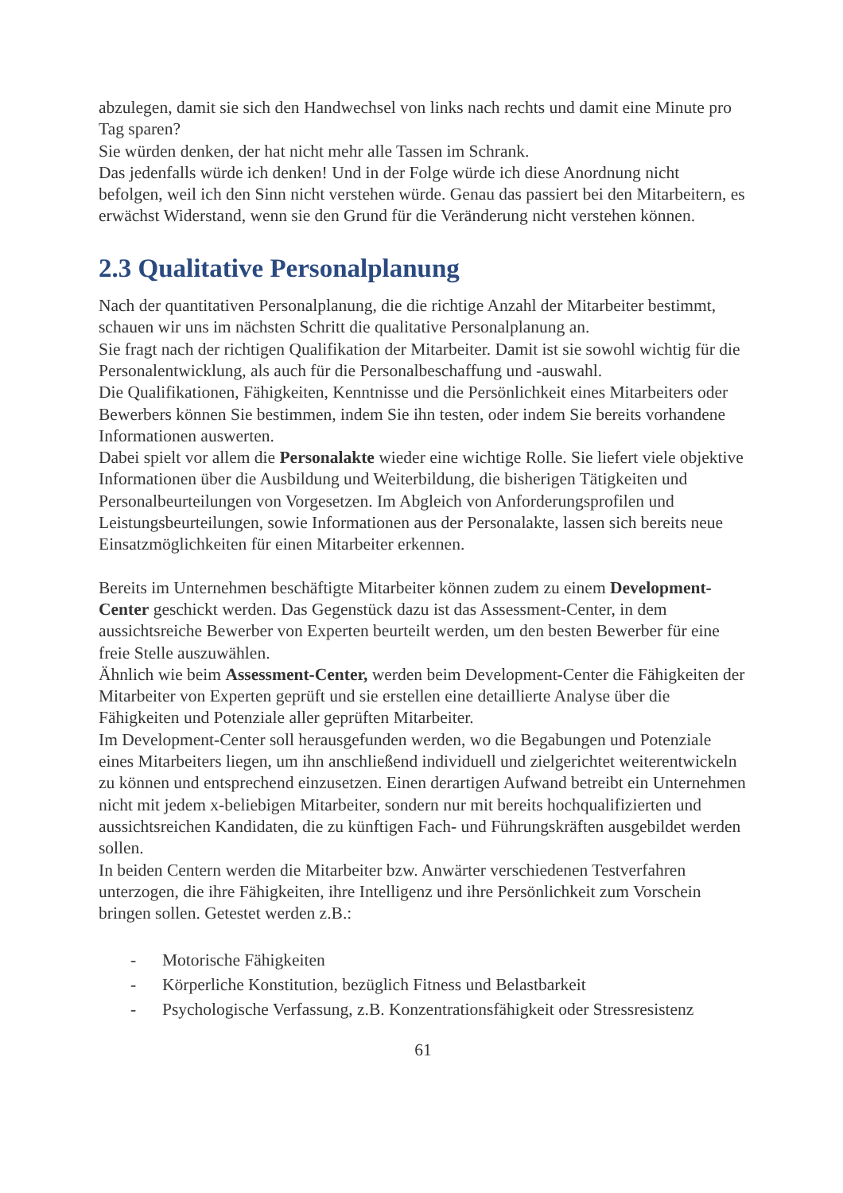abzulegen, damit sie sich den Handwechsel von links nach rechts und damit eine Minute pro Tag sparen?
Sie würden denken, der hat nicht mehr alle Tassen im Schrank.
Das jedenfalls würde ich denken! Und in der Folge würde ich diese Anordnung nicht befolgen, weil ich den Sinn nicht verstehen würde. Genau das passiert bei den Mitarbeitern, es erwächst Widerstand, wenn sie den Grund für die Veränderung nicht verstehen können.
2.3 Qualitative Personalplanung
Nach der quantitativen Personalplanung, die die richtige Anzahl der Mitarbeiter bestimmt, schauen wir uns im nächsten Schritt die qualitative Personalplanung an.
Sie fragt nach der richtigen Qualifikation der Mitarbeiter. Damit ist sie sowohl wichtig für die Personalentwicklung, als auch für die Personalbeschaffung und -auswahl.
Die Qualifikationen, Fähigkeiten, Kenntnisse und die Persönlichkeit eines Mitarbeiters oder Bewerbers können Sie bestimmen, indem Sie ihn testen, oder indem Sie bereits vorhandene Informationen auswerten.
Dabei spielt vor allem die Personalakte wieder eine wichtige Rolle. Sie liefert viele objektive Informationen über die Ausbildung und Weiterbildung, die bisherigen Tätigkeiten und Personalbeurteilungen von Vorgesetzen. Im Abgleich von Anforderungsprofilen und Leistungsbeurteilungen, sowie Informationen aus der Personalakte, lassen sich bereits neue Einsatzmöglichkeiten für einen Mitarbeiter erkennen.
Bereits im Unternehmen beschäftigte Mitarbeiter können zudem zu einem Development-Center geschickt werden. Das Gegenstück dazu ist das Assessment-Center, in dem aussichtsreiche Bewerber von Experten beurteilt werden, um den besten Bewerber für eine freie Stelle auszuwählen.
Ähnlich wie beim Assessment-Center, werden beim Development-Center die Fähigkeiten der Mitarbeiter von Experten geprüft und sie erstellen eine detaillierte Analyse über die Fähigkeiten und Potenziale aller geprüften Mitarbeiter.
Im Development-Center soll herausgefunden werden, wo die Begabungen und Potenziale eines Mitarbeiters liegen, um ihn anschließend individuell und zielgerichtet weiterentwickeln zu können und entsprechend einzusetzen. Einen derartigen Aufwand betreibt ein Unternehmen nicht mit jedem x-beliebigen Mitarbeiter, sondern nur mit bereits hochqualifizierten und aussichtsreichen Kandidaten, die zu künftigen Fach- und Führungskräften ausgebildet werden sollen.
In beiden Centern werden die Mitarbeiter bzw. Anwärter verschiedenen Testverfahren unterzogen, die ihre Fähigkeiten, ihre Intelligenz und ihre Persönlichkeit zum Vorschein bringen sollen. Getestet werden z.B.:
- Motorische Fähigkeiten
- Körperliche Konstitution, bezüglich Fitness und Belastbarkeit
- Psychologische Verfassung, z.B. Konzentrationsfähigkeit oder Stressresistenz
61